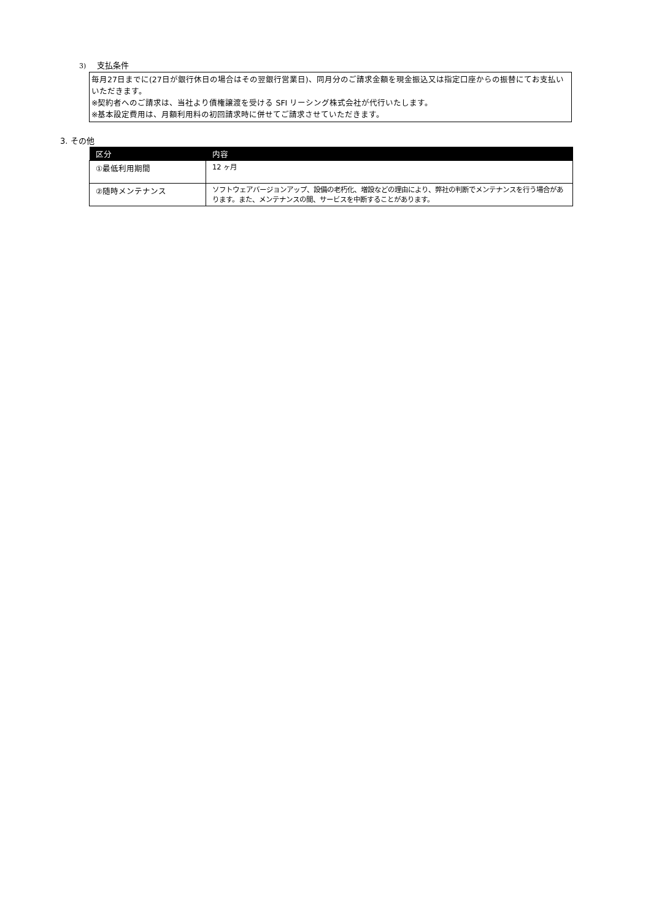3) 支払条件
毎月27日までに(27日が銀行休日の場合はその翌銀行営業日)、同月分のご請求金額を現金振込又は指定口座からの振替にてお支払いいただきます。
※契約者へのご請求は、当社より債権譲渡を受ける SFI リーシング株式会社が代行いたします。
※基本設定費用は、月額利用料の初回請求時に併せてご請求させていただきます。
3. その他
| 区分 | 内容 |
| --- | --- |
| ①最低利用期間 | 12 ヶ月 |
| ②随時メンテナンス | ソフトウェアバージョンアップ、設備の老朽化、増設などの理由により、弊社の判断でメンテナンスを行う場合があります。また、メンテナンスの間、サービスを中断することがあります。 |